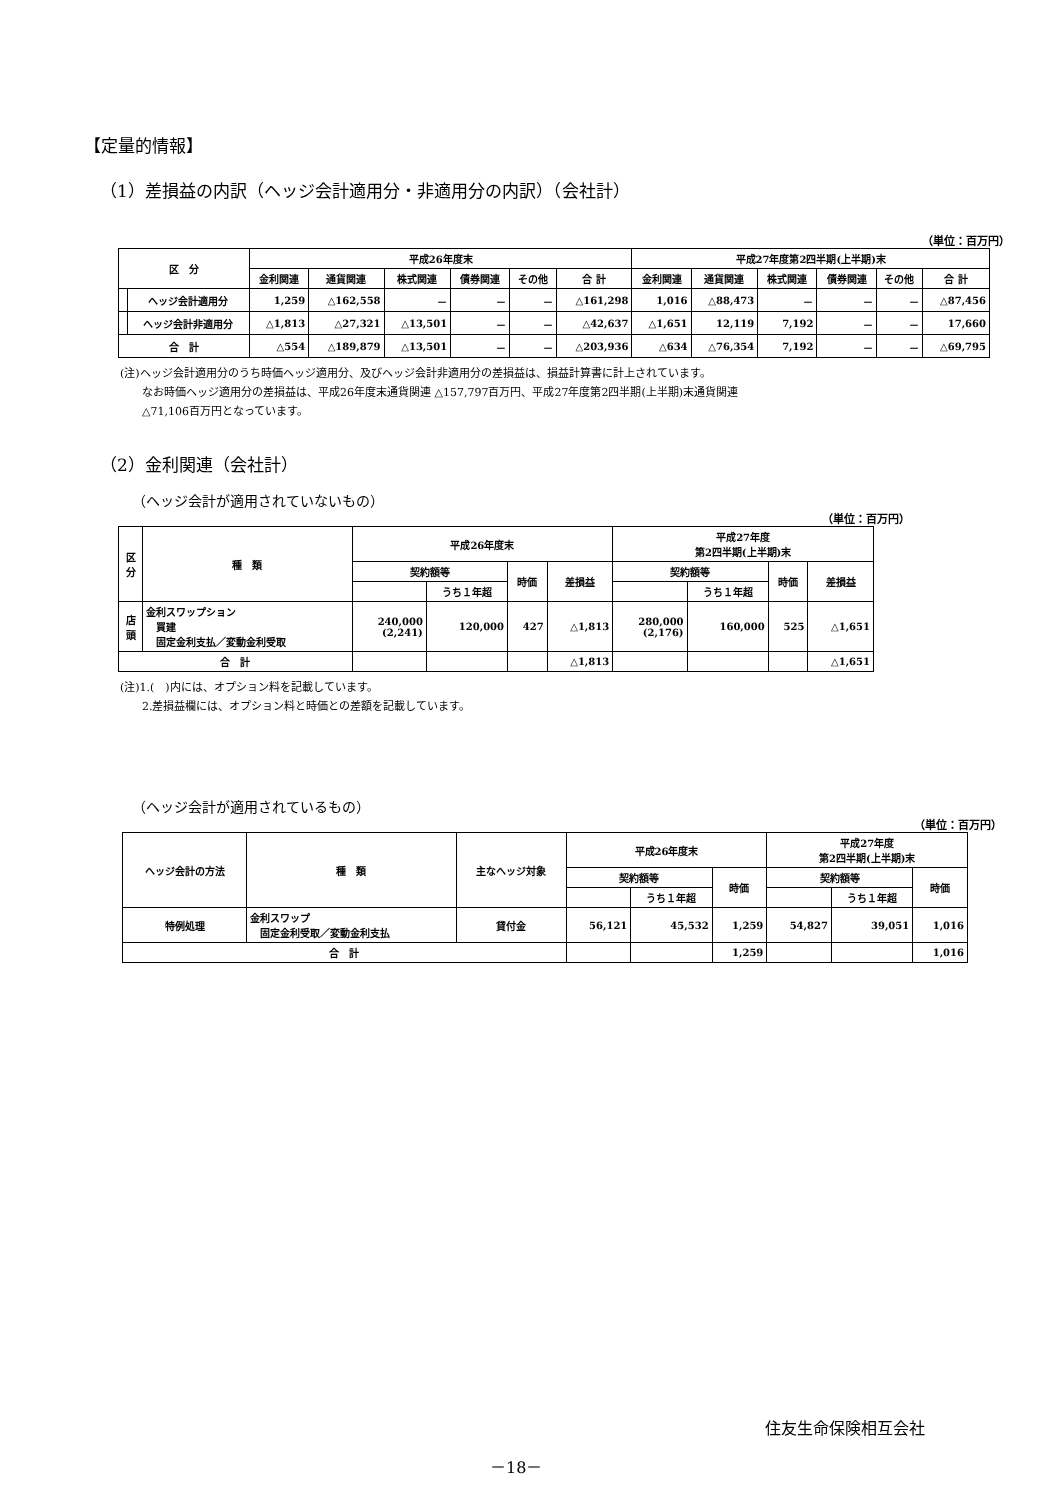【定量的情報】
（1）差損益の内訳（ヘッジ会計適用分・非適用分の内訳）（会社計）
（単位：百万円）
| 区 分 | | 平成26年度末 | | | | | | 平成27年度第2四半期(上半期)末 | | | | | |
| --- | --- | --- | --- | --- | --- | --- | --- | --- | --- | --- | --- | --- | --- |
| | | 金利関連 | 通貨関連 | 株式関連 | 債券関連 | その他 | 合 計 | 金利関連 | 通貨関連 | 株式関連 | 債券関連 | その他 | 合 計 |
| | ヘッジ会計適用分 | 1,259 | △162,558 | － | － | － | △161,298 | 1,016 | △88,473 | － | － | － | △87,456 |
| | ヘッジ会計非適用分 | △1,813 | △27,321 | △13,501 | － | － | △42,637 | △1,651 | 12,119 | 7,192 | － | － | 17,660 |
| 合 計 | | △554 | △189,879 | △13,501 | － | － | △203,936 | △634 | △76,354 | 7,192 | － | － | △69,795 |
(注)ヘッジ会計適用分のうち時価ヘッジ適用分、及びヘッジ会計非適用分の差損益は、損益計算書に計上されています。
　　なお時価ヘッジ適用分の差損益は、平成26年度末通貨関連 △157,797百万円、平成27年度第2四半期(上半期)末通貨関連
　　△71,106百万円となっています。
（2）金利関連（会社計）
（ヘッジ会計が適用されていないもの）
（単位：百万円）
| 区 分 | 種 類 | 平成26年度末 | | | | 平成27年度 第2四半期(上半期)末 | | | |
| --- | --- | --- | --- | --- | --- | --- | --- | --- | --- |
| | | 契約額等 | | 時価 | 差損益 | 契約額等 | | 時価 | 差損益 |
| | | | うち１年超 | | | | うち１年超 | | |
| 店 頭 | 金利スワップション 買建 固定金利支払／変動金利受取 | 240,000 (2,241) | 120,000 | 427 | △1,813 | 280,000 (2,176) | 160,000 | 525 | △1,651 |
| 合 計 | | | | | △1,813 | | | | △1,651 |
(注)1.(　)内には、オプション料を記載しています。
　　2.差損益欄には、オプション料と時価との差額を記載しています。
（ヘッジ会計が適用されているもの）
（単位：百万円）
| ヘッジ会計の方法 | 種 類 | 主なヘッジ対象 | 平成26年度末 | | | 平成27年度 第2四半期(上半期)末 | | |
| --- | --- | --- | --- | --- | --- | --- | --- | --- |
| | | | 契約額等 | | 時価 | 契約額等 | | 時価 |
| | | | | うち１年超 | | | うち１年超 | |
| 特例処理 | 金利スワップ 固定金利受取／変動金利支払 | 貸付金 | 56,121 | 45,532 | 1,259 | 54,827 | 39,051 | 1,016 |
| 合 計 | | | | | 1,259 | | | 1,016 |
住友生命保険相互会社
－18－